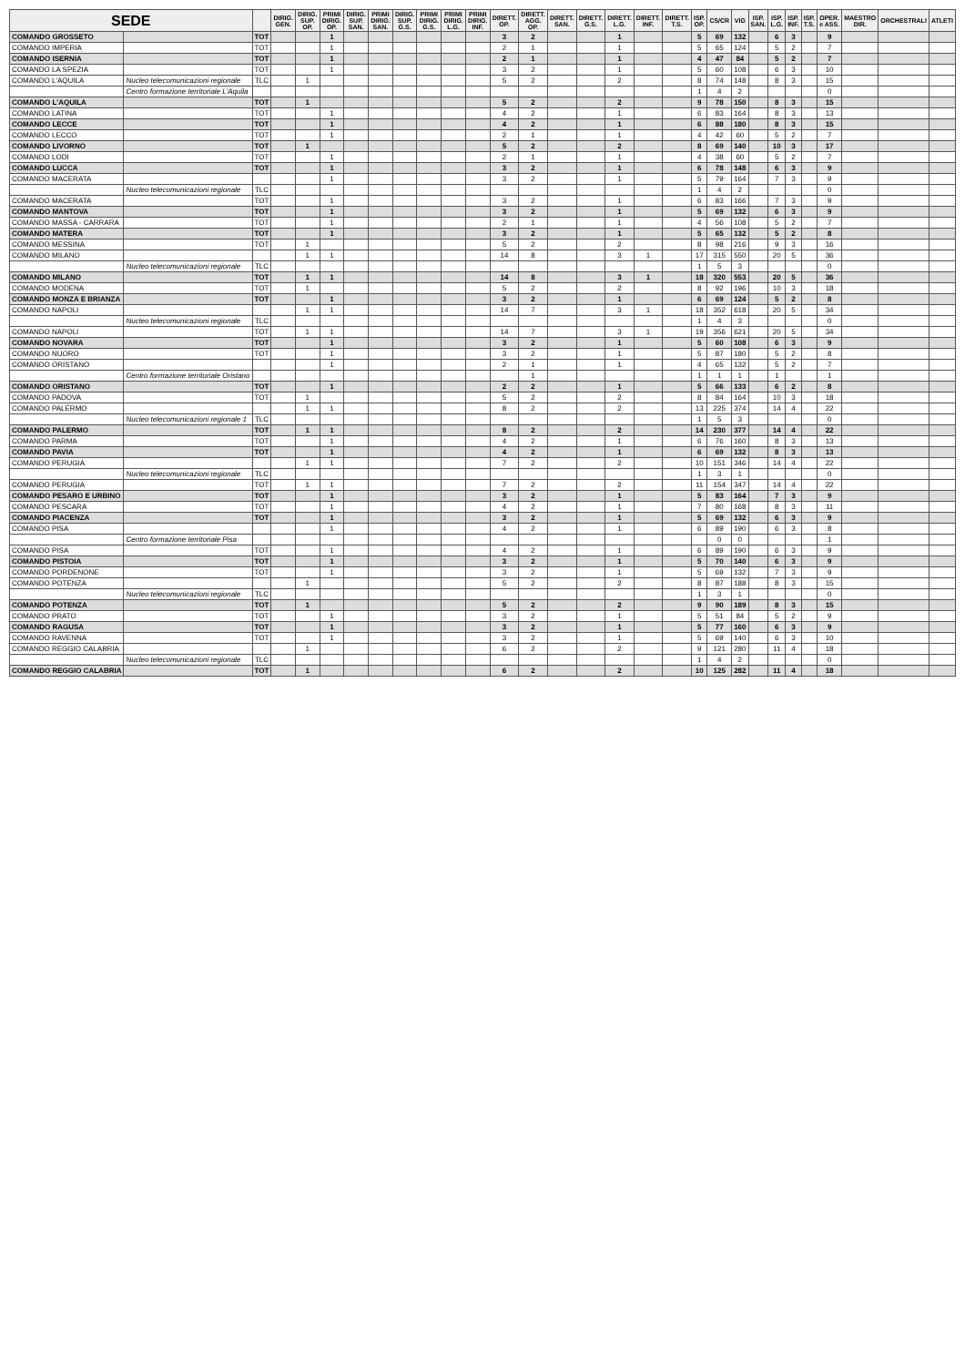| SEDE | | | DIRIG. GEN. | DIRIG. SUP. OP. | PRIMI DIRIG. OP. | DIRIG. SUP. SAN. | PRIMI DIRIG. SAN. | DIRIG. SUP. G.S. | PRIMI DIRIG. G.S. | PRIMI DIRIG. L.G. | PRIMI DIRIG. INF. | DIRETT. OP. | DIRETT. AGG. OP. | DIRETT. SAN. | DIRETT. G.S. | DIRETT. L.G. | DIRETT. INF. | DIRETT. T.S. | ISP. OP. | CS/CR | VIG | ISP. SAN. | ISP. L.G. | ISP. INF. | ISP. T.S. | OPER. e ASS. | MAESTRO DIR. | ORCHESTRALI | ATLETI |
| --- | --- | --- | --- | --- | --- | --- | --- | --- | --- | --- | --- | --- | --- | --- | --- | --- | --- | --- | --- | --- | --- | --- | --- | --- | --- | --- | --- | --- | --- |
| COMANDO GROSSETO | | TOT | | | 1 | | | | | | | 3 | 2 | | | 1 | | | 5 | 69 | 132 | | 6 | 3 | | 9 | | | |
| COMANDO IMPERIA | | TOT | | | 1 | | | | | | | 2 | 1 | | | 1 | | | 5 | 65 | 124 | | 5 | 2 | | 7 | | | |
| COMANDO ISERNIA | | TOT | | | 1 | | | | | | | 2 | 1 | | | 1 | | | 4 | 47 | 84 | | 5 | 2 | | 7 | | | |
| COMANDO LA SPEZIA | | TOT | | | 1 | | | | | | | 3 | 2 | | | 1 | | | 5 | 60 | 108 | | 6 | 3 | | 10 | | | |
| COMANDO L'AQUILA | Nucleo telecomunicazioni regionale | TLC | | 1 | | | | | | | | 5 | 2 | | | 2 | | | 8 | 74 | 148 | | 8 | 3 | | 15 | | | |
| | Centro formazione territoriale L'Aquila | | | | | | | | | | | | | | | | | | 1 | 4 | 2 | | | | | 0 | | | |
| COMANDO L'AQUILA | | TOT | | 1 | | | | | | | | 5 | 2 | | | 2 | | | 9 | 78 | 150 | | 8 | 3 | | 15 | | | |
| COMANDO LATINA | | TOT | | | 1 | | | | | | | 4 | 2 | | | 1 | | | 6 | 83 | 164 | | 8 | 3 | | 13 | | | |
| COMANDO LECCE | | TOT | | | 1 | | | | | | | 4 | 2 | | | 1 | | | 6 | 88 | 180 | | 8 | 3 | | 15 | | | |
| COMANDO LECCO | | TOT | | | 1 | | | | | | | 2 | 1 | | | 1 | | | 4 | 42 | 60 | | 5 | 2 | | 7 | | | |
| COMANDO LIVORNO | | TOT | | 1 | | | | | | | | 5 | 2 | | | 2 | | | 8 | 69 | 140 | | 10 | 3 | | 17 | | | |
| COMANDO LODI | | TOT | | | 1 | | | | | | | 2 | 1 | | | 1 | | | 4 | 38 | 60 | | 5 | 2 | | 7 | | | |
| COMANDO LUCCA | | TOT | | | 1 | | | | | | | 3 | 2 | | | 1 | | | 6 | 78 | 148 | | 6 | 3 | | 9 | | | |
| COMANDO MACERATA | | | | | 1 | | | | | | | 3 | 2 | | | 1 | | | 5 | 79 | 164 | | 7 | 3 | | 9 | | | |
| | Nucleo telecomunicazioni regionale | TLC | | | | | | | | | | | | | | | | | 1 | 4 | 2 | | | | | 0 | | | |
| COMANDO MACERATA | | TOT | | | 1 | | | | | | | 3 | 2 | | | 1 | | | 6 | 83 | 166 | | 7 | 3 | | 9 | | | |
| COMANDO MANTOVA | | TOT | | | 1 | | | | | | | 3 | 2 | | | 1 | | | 5 | 69 | 132 | | 6 | 3 | | 9 | | | |
| COMANDO MASSA - CARRARA | | TOT | | | 1 | | | | | | | 2 | 1 | | | 1 | | | 4 | 56 | 108 | | 5 | 2 | | 7 | | | |
| COMANDO MATERA | | TOT | | | 1 | | | | | | | 3 | 2 | | | 1 | | | 5 | 65 | 132 | | 5 | 2 | | 8 | | | |
| COMANDO MESSINA | | TOT | | 1 | | | | | | | | 5 | 2 | | | 2 | | | 8 | 98 | 216 | | 9 | 3 | | 16 | | | |
| COMANDO MILANO | | | | 1 | 1 | | | | | | | 14 | 8 | | | 3 | 1 | | 17 | 315 | 550 | | 20 | 5 | | 36 | | | |
| | Nucleo telecomunicazioni regionale | TLC | | | | | | | | | | | | | | | | | 1 | 5 | 3 | | | | | 0 | | | |
| COMANDO MILANO | | TOT | | 1 | 1 | | | | | | | 14 | 8 | | | 3 | 1 | | 18 | 320 | 553 | | 20 | 5 | | 36 | | | |
| COMANDO MODENA | | TOT | | 1 | | | | | | | | 5 | 2 | | | 2 | | | 8 | 92 | 196 | | 10 | 3 | | 18 | | | |
| COMANDO MONZA E BRIANZA | | TOT | | | 1 | | | | | | | 3 | 2 | | | 1 | | | 6 | 69 | 124 | | 5 | 2 | | 8 | | | |
| COMANDO NAPOLI | | | | 1 | 1 | | | | | | | 14 | 7 | | | 3 | 1 | | 18 | 352 | 618 | | 20 | 5 | | 34 | | | |
| | Nucleo telecomunicazioni regionale | TLC | | | | | | | | | | | | | | | | | 1 | 4 | 3 | | | | | 0 | | | |
| COMANDO NAPOLI | | TOT | | 1 | 1 | | | | | | | 14 | 7 | | | 3 | 1 | | 19 | 356 | 621 | | 20 | 5 | | 34 | | | |
| COMANDO NOVARA | | TOT | | | 1 | | | | | | | 3 | 2 | | | 1 | | | 5 | 60 | 108 | | 6 | 3 | | 9 | | | |
| COMANDO NUORO | | TOT | | | 1 | | | | | | | 3 | 2 | | | 1 | | | 5 | 87 | 180 | | 5 | 2 | | 8 | | | |
| COMANDO ORISTANO | | | | | 1 | | | | | | | 2 | 1 | | | 1 | | | 4 | 65 | 132 | | 5 | 2 | | 7 | | | |
| | Centro formazione territoriale Oristano | | | | | | | | | | | | 1 | | | | | | 1 | 1 | 1 | | 1 | | | 1 | | | |
| COMANDO ORISTANO | | TOT | | | 1 | | | | | | | 2 | 2 | | | 1 | | | 5 | 66 | 133 | | 6 | 2 | | 8 | | | |
| COMANDO PADOVA | | TOT | | 1 | | | | | | | | 5 | 2 | | | 2 | | | 8 | 84 | 164 | | 10 | 3 | | 18 | | | |
| COMANDO PALERMO | | | | 1 | 1 | | | | | | | 8 | 2 | | | 2 | | | 13 | 225 | 374 | | 14 | 4 | | 22 | | | |
| | Nucleo telecomunicazioni regionale 1 | TLC | | | | | | | | | | | | | | | | | 1 | 5 | 3 | | | | | 0 | | | |
| COMANDO PALERMO | | TOT | | 1 | 1 | | | | | | | 8 | 2 | | | 2 | | | 14 | 230 | 377 | | 14 | 4 | | 22 | | | |
| COMANDO PARMA | | TOT | | | 1 | | | | | | | 4 | 2 | | | 1 | | | 6 | 76 | 160 | | 8 | 3 | | 13 | | | |
| COMANDO PAVIA | | TOT | | | 1 | | | | | | | 4 | 2 | | | 1 | | | 6 | 69 | 132 | | 8 | 3 | | 13 | | | |
| COMANDO PERUGIA | | | | 1 | 1 | | | | | | | 7 | 2 | | | 2 | | | 10 | 151 | 346 | | 14 | 4 | | 22 | | | |
| | Nucleo telecomunicazioni regionale | TLC | | | | | | | | | | | | | | | | | 1 | 3 | 1 | | | | | 0 | | | |
| COMANDO PERUGIA | | TOT | | 1 | 1 | | | | | | | 7 | 2 | | | 2 | | | 11 | 154 | 347 | | 14 | 4 | | 22 | | | |
| COMANDO PESARO E URBINO | | TOT | | | 1 | | | | | | | 3 | 2 | | | 1 | | | 5 | 83 | 164 | | 7 | 3 | | 9 | | | |
| COMANDO PESCARA | | TOT | | | 1 | | | | | | | 4 | 2 | | | 1 | | | 7 | 80 | 168 | | 8 | 3 | | 11 | | | |
| COMANDO PIACENZA | | TOT | | | 1 | | | | | | | 3 | 2 | | | 1 | | | 5 | 69 | 132 | | 6 | 3 | | 9 | | | |
| COMANDO PISA | | | | | 1 | | | | | | | 4 | 2 | | | 1 | | | 6 | 89 | 190 | | 6 | 3 | | 8 | | | |
| | Centro formazione territoriale Pisa | | | | | | | | | | | | | | | | | | | 0 | 0 | | | | | 1 | | | |
| COMANDO PISA | | TOT | | | 1 | | | | | | | 4 | 2 | | | 1 | | | 6 | 89 | 190 | | 6 | 3 | | 9 | | | |
| COMANDO PISTOIA | | TOT | | | 1 | | | | | | | 3 | 2 | | | 1 | | | 5 | 70 | 140 | | 6 | 3 | | 9 | | | |
| COMANDO PORDENONE | | TOT | | | 1 | | | | | | | 3 | 2 | | | 1 | | | 5 | 69 | 132 | | 7 | 3 | | 9 | | | |
| COMANDO POTENZA | | | | 1 | | | | | | | | 5 | 2 | | | 2 | | | 8 | 87 | 188 | | 8 | 3 | | 15 | | | |
| | Nucleo telecomunicazioni regionale | TLC | | | | | | | | | | | | | | | | | 1 | 3 | 1 | | | | | 0 | | | |
| COMANDO POTENZA | | TOT | | 1 | | | | | | | | 5 | 2 | | | 2 | | | 9 | 90 | 189 | | 8 | 3 | | 15 | | | |
| COMANDO PRATO | | TOT | | | 1 | | | | | | | 3 | 2 | | | 1 | | | 5 | 51 | 84 | | 5 | 2 | | 9 | | | |
| COMANDO RAGUSA | | TOT | | | 1 | | | | | | | 3 | 2 | | | 1 | | | 5 | 77 | 160 | | 6 | 3 | | 9 | | | |
| COMANDO RAVENNA | | TOT | | | 1 | | | | | | | 3 | 2 | | | 1 | | | 5 | 69 | 140 | | 6 | 3 | | 10 | | | |
| COMANDO REGGIO CALABRIA | | | | 1 | | | | | | | | 6 | 2 | | | 2 | | | 9 | 121 | 280 | | 11 | 4 | | 18 | | | |
| | Nucleo telecomunicazioni regionale | TLC | | | | | | | | | | | | | | | | | 1 | 4 | 2 | | | | | 0 | | | |
| COMANDO REGGIO CALABRIA | | TOT | | 1 | | | | | | | | 6 | 2 | | | 2 | | | 10 | 125 | 282 | | 11 | 4 | | 18 | | | |